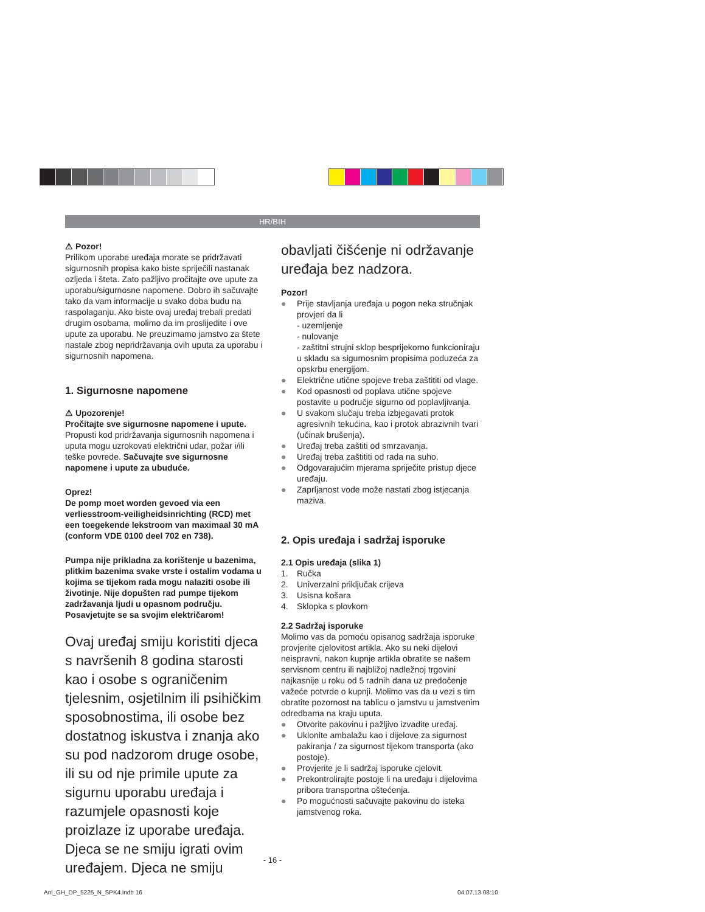HR/BIH
⚠ Pozor!
Prilikom uporabe uređaja morate se pridržavati sigurnosnih propisa kako biste spriječili nastanak ozljeda i šteta. Zato pažljivo pročitajte ove upute za uporabu/sigurnosne napomene. Dobro ih sačuvajte tako da vam informacije u svako doba budu na raspolaganju. Ako biste ovaj uređaj trebali predati drugim osobama, molimo da im proslijedite i ove upute za uporabu. Ne preuzimamo jamstvo za štete nastale zbog nepridržavanja ovih uputa za uporabu i sigurnosnih napomena.
1. Sigurnosne napomene
⚠ Upozorenje!
Pročitajte sve sigurnosne napomene i upute. Propusti kod pridržavanja sigurnosnih napomena i uputa mogu uzrokovati električni udar, požar i/ili teške povrede. Sačuvajte sve sigurnosne napomene i upute za ubuduće.
Oprez!
De pomp moet worden gevoed via een verliesstroom-veiligheidsinrichting (RCD) met een toegekende lekstroom van maximaal 30 mA (conform VDE 0100 deel 702 en 738).
Pumpa nije prikladna za korištenje u bazenima, plitkim bazenima svake vrste i ostalim vodama u kojima se tijekom rada mogu nalaziti osobe ili životinje. Nije dopušten rad pumpe tijekom zadržavanja ljudi u opasnom području. Posavjetujte se sa svojim električarom!
Ovaj uređaj smiju koristiti djeca s navršenih 8 godina starosti kao i osobe s ograničenim tjelesnim, osjetilnim ili psihičkim sposobnostima, ili osobe bez dostatnog iskustva i znanja ako su pod nadzorom druge osobe, ili su od nje primile upute za sigurnu uporabu uređaja i razumjele opasnosti koje proizlaze iz uporabe uređaja. Djeca se ne smiju igrati ovim uređajem. Djeca ne smiju
obavljati čišćenje ni održavanje uređaja bez nadzora.
Pozor!
● Prije stavljanja uređaja u pogon neka stručnjak provjeri da li
- uzemljenje
- nulovanje
- zaštitni strujni sklop besprijekorno funkcioniraju u skladu sa sigurnosnim propisima poduzeća za opskrbu energijom.
● Električne utične spojeve treba zaštititi od vlage.
● Kod opasnosti od poplava utične spojeve postavite u područje sigurno od poplavljivanja.
● U svakom slučaju treba izbjegavati protok agresivnih tekućina, kao i protok abrazivnih tvari (učinak brušenja).
● Uređaj treba zaštiti od smrzavanja.
● Uređaj treba zaštititi od rada na suho.
● Odgovarajućim mjerama spriječite pristup djece uređaju.
● Zaprljanost vode može nastati zbog istjecanja maziva.
2. Opis uređaja i sadržaj isporuke
2.1 Opis uređaja (slika 1)
1. Ručka
2. Univerzalni priključak crijeva
3. Usisna košara
4. Sklopka s plovkom
2.2 Sadržaj isporuke
Molimo vas da pomoću opisanog sadržaja isporuke provjerite cjelovitost artikla. Ako su neki dijelovi neispravni, nakon kupnje artikla obratite se našem servisnom centru ili najbližoj nadležnoj trgovini najkasnije u roku od 5 radnih dana uz predočenje važeće potvrde o kupnji. Molimo vas da u vezi s tim obratite pozornost na tablicu o jamstvu u jamstvenim odredbama na kraju uputa.
● Otvorite pakovinu i pažljivo izvadite uređaj.
● Uklonite ambalažu kao i dijelove za sigurnost pakiranja / za sigurnost tijekom transporta (ako postoje).
● Provjerite je li sadržaj isporuke cjelovit.
● Prekontrolirajte postoje li na uređaju i dijelovima pribora transportna oštećenja.
● Po mogućnosti sačuvajte pakovinu do isteka jamstvenog roka.
- 16 -
Anl_GH_DP_5225_N_SPK4.indb 16 04.07.13 08:10